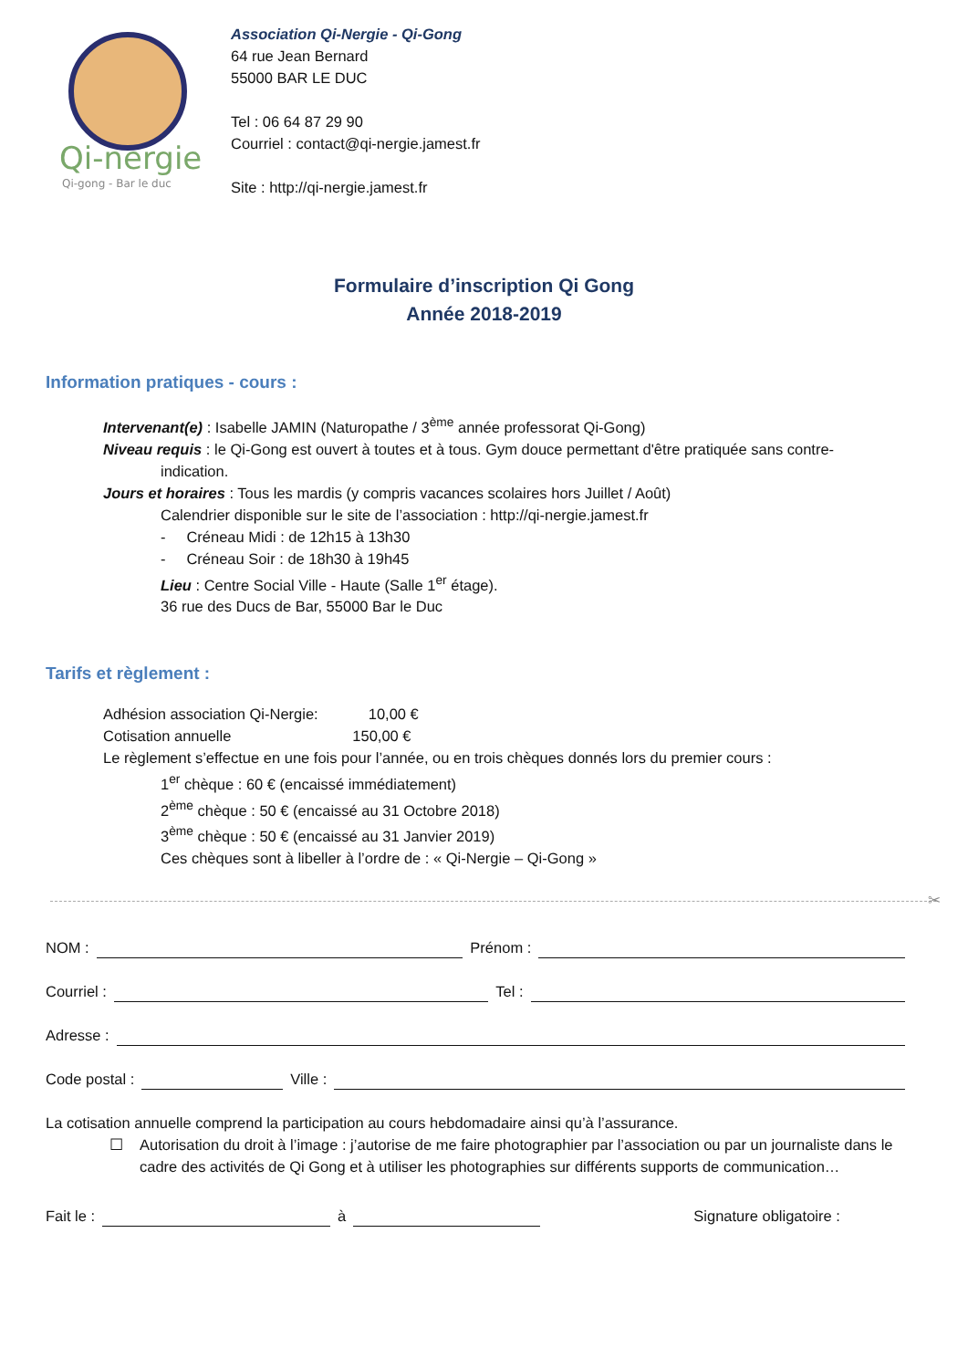Qi-nergie
Qi-gong - Bar le duc
Association Qi-Nergie - Qi-Gong
64 rue Jean Bernard
55000 BAR LE DUC
Tel : 06 64 87 29 90
Courriel : contact@qi-nergie.jamest.fr
Site : http://qi-nergie.jamest.fr
Formulaire d’inscription Qi Gong
Année 2018-2019
Information pratiques - cours :
Intervenant(e) : Isabelle JAMIN (Naturopathe / 3<sup>ème</sup> année professorat Qi-Gong)
Niveau requis : le Qi-Gong est ouvert à toutes et à tous. Gym douce permettant d'être pratiquée sans contre-
indication.
Jours et horaires : Tous les mardis (y compris vacances scolaires hors Juillet / Août)
Calendrier disponible sur le site de l’association : http://qi-nergie.jamest.fr
- Créneau Midi : de 12h15 à 13h30
- Créneau Soir : de 18h30 à 19h45
Lieu : Centre Social Ville - Haute (Salle 1<sup>er</sup> étage).
36 rue des Ducs de Bar, 55000 Bar le Duc
Tarifs et règlement :
Adhésion association Qi-Nergie: 10,00 €
Cotisation annuelle 150,00 €
Le règlement s’effectue en une fois pour l’année, ou en trois chèques donnés lors du premier cours :
1<sup>er</sup> chèque : 60 € (encaissé immédiatement)
2<sup>ème</sup> chèque : 50 € (encaissé au 31 Octobre 2018)
3<sup>ème</sup> chèque : 50 € (encaissé au 31 Janvier 2019)
Ces chèques sont à libeller à l’ordre de : « Qi-Nergie – Qi-Gong »
✂
NOM : Prénom :
Courriel : Tel :
Adresse :
Code postal : Ville :
La cotisation annuelle comprend la participation au cours hebdomadaire ainsi qu’à l’assurance.
☐ Autorisation du droit à l’image : j’autorise de me faire photographier par l’association ou par un journaliste dans le cadre des activités de Qi Gong et à utiliser les photographies sur différents supports de communication…
Fait le : à Signature obligatoire :